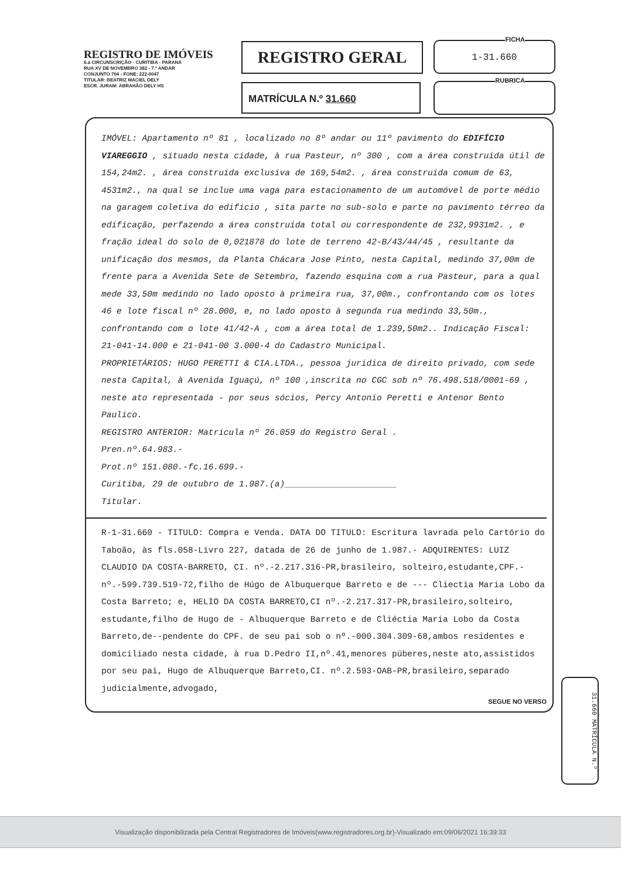REGISTRO DE IMÓVEIS
6.a CIRCUNSCRIÇÃO - CURITIBA - PARANÁ
RUA XV DE NOVEMBRO 382 - 7.º ANDAR
CONJUNTO 704 - FONE: 222-0047
TITULAR: BEATRIZ MACIEL DELY
ESCR. JURAM: ABRAHÃO DELY HS
REGISTRO GERAL FICHA
1-31.660
MATRÍCULA N.º 31.660 RUBRICA
IMÓVEL: Apartamento nº 81 , localizado no 8º andar ou 11º pavimento do EDIFÍCIO VIAREGGIO , situado nesta cidade, à rua Pasteur, nº 300 , com a área construida útil de 154,24m2. , área construida exclusiva de 169,54m2. , área construida comum de 63, 4531m2., na qual se inclue uma vaga para estacionamento de um automóvel de porte médio na garagem coletiva do edificio , sita parte no sub-solo e parte no pavimento térreo da edificação, perfazendo a área construida total ou correspondente de 232,9931m2. , e fração ideal do solo de 0,021878 do lote de terreno 42-B/43/44/45 , resultante da unificação dos mesmos, da Planta Chácara Jose Pinto, nesta Capital, medindo 37,00m de frente para a Avenida Sete de Setembro, fazendo esquina com a rua Pasteur, para a qual mede 33,50m medindo no lado oposto à primeira rua, 37,00m., confrontando com os lotes 46 e lote fiscal nº 28.000, e, no lado oposto à segunda rua medindo 33,50m., confrontando com o lote 41/42-A , com a área total de 1.239,50m2.. Indicação Fiscal: 21-041-14.000 e 21-041-00 3.000-4 do Cadastro Municipal.
PROPRIETÁRIOS: HUGO PERETTI & CIA.LTDA., pessoa juridica de direito privado, com sede nesta Capital, à Avenida Iguaçú, nº 100 ,inscrita no CGC sob nº 76.498.518/0001-69 , neste ato representada - por seus sócios, Percy Antonio Peretti e Antenor Bento Paulico.
REGISTRO ANTERIOR: Matricula nº 26.059 do Registro Geral .
Pren.nº.64.983.-
Prot.nº 151.080.-fc.16.699.-
Curitiba, 29 de outubro de 1.987.(a)______________________
Titular.
R-1-31.660 - TITULO: Compra e Venda. DATA DO TITULO: Escritura lavrada pelo Cartório do Taboão, às fls.058-Livro 227, datada de 26 de junho de 1.987.- ADQUIRENTES: LUIZ CLAUDIO DA COSTA-BARRETO, CI. nº.-2.217.316-PR,brasileiro, solteiro,estudante,CPF.-nº.-599.739.519-72,filho de Húgo de Albuquerque Barreto e de --- Cliectia Maria Lobo da Costa Barreto; e, HELIO DA COSTA BARRETO,CI nº.-2.217.317-PR,brasileiro,solteiro, estudante,filho de Hugo de - Albuquerque Barreto e de Cliéctia Maria Lobo da Costa Barreto,de--pendente do CPF. de seu pai sob o nº.-000.304.309-68,ambos residentes e domiciliado nesta cidade, à rua D.Pedro II,nº.41,menores púberes,neste ato,assistidos por seu pai, Hugo de Albuquerque Barreto,CI. nº.2.593-OAB-PR,brasileiro,separado judicialmente,advogado,
SEGUE NO VERSO
31.660 MATRÍCULA N.º
Visualização disponibilizada pela Central Registradores de Imóveis(www.registradores.org.br)-Visualizado em:09/06/2021 16:39:33